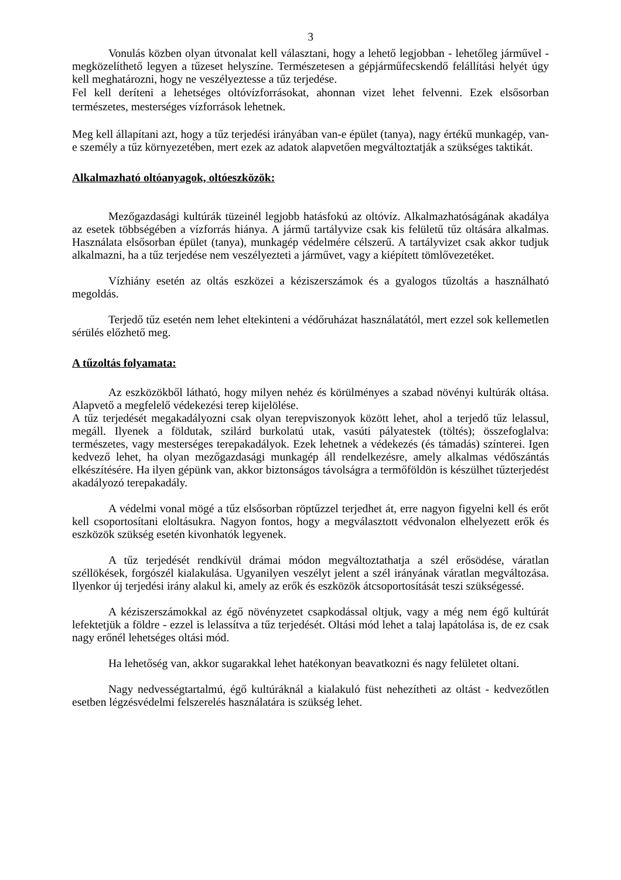3
Vonulás közben olyan útvonalat kell választani, hogy a lehető legjobban - lehetőleg járművel - megközelíthető legyen a tűzeset helyszíne. Természetesen a gépjárműfecskendő felállítási helyét úgy kell meghatározni, hogy ne veszélyeztesse a tűz terjedése.
Fel kell deríteni a lehetséges oltóvízforrásokat, ahonnan vizet lehet felvenni. Ezek elsősorban természetes, mesterséges vízforrások lehetnek.
Meg kell állapítani azt, hogy a tűz terjedési irányában van-e épület (tanya), nagy értékű munkagép, van-e személy a tűz környezetében, mert ezek az adatok alapvetően megváltoztatják a szükséges taktikát.
Alkalmazható oltóanyagok, oltóeszközök:
Mezőgazdasági kultúrák tüzeinél legjobb hatásfokú az oltóvíz. Alkalmazhatóságának akadálya az esetek többségében a vízforrás hiánya. A jármű tartályvize csak kis felületű tűz oltására alkalmas. Használata elsősorban épület (tanya), munkagép védelmére célszerű. A tartályvizet csak akkor tudjuk alkalmazni, ha a tűz terjedése nem veszélyezteti a járművet, vagy a kiépített tömlővezetéket.
Vízhiány esetén az oltás eszközei a kéziszerszámok és a gyalogos tűzoltás a használható megoldás.
Terjedő tűz esetén nem lehet eltekinteni a védőruházat használatától, mert ezzel sok kellemetlen sérülés előzhető meg.
A tűzoltás folyamata:
Az eszközökből látható, hogy milyen nehéz és körülményes a szabad növényi kultúrák oltása. Alapvető a megfelelő védekezési terep kijelölése.
A tűz terjedését megakadályozni csak olyan terepviszonyok között lehet, ahol a terjedő tűz lelassul, megáll. Ilyenek a földutak, szilárd burkolatú utak, vasúti pályatestek (töltés); összefoglalva: természetes, vagy mesterséges terepakadályok. Ezek lehetnek a védekezés (és támadás) színterei. Igen kedvező lehet, ha olyan mezőgazdasági munkagép áll rendelkezésre, amely alkalmas védőszántás elkészítésére. Ha ilyen gépünk van, akkor biztonságos távolságra a termőföldön is készülhet tűzterjedést akadályozó terepakadály.
A védelmi vonal mögé a tűz elsősorban röptűzzel terjedhet át, erre nagyon figyelni kell és erőt kell csoportosítani eloltásukra. Nagyon fontos, hogy a megválasztott védvonalon elhelyezett erők és eszközök szükség esetén kivonhatók legyenek.
A tűz terjedését rendkívül drámai módon megváltoztathatja a szél erősödése, váratlan széllökések, forgószél kialakulása. Ugyanilyen veszélyt jelent a szél irányának váratlan megváltozása. Ilyenkor új terjedési irány alakul ki, amely az erők és eszközök átcsoportosítását teszi szükségessé.
A kéziszerszámokkal az égő növényzetet csapkodással oltjuk, vagy a még nem égő kultúrát lefektetjük a földre - ezzel is lelassítva a tűz terjedését. Oltási mód lehet a talaj lapátolása is, de ez csak nagy erőnél lehetséges oltási mód.
Ha lehetőség van, akkor sugarakkal lehet hatékonyan beavatkozni és nagy felületet oltani.
Nagy nedvességtartalmú, égő kultúráknál a kialakuló füst nehezítheti az oltást - kedvezőtlen esetben légzésvédelmi felszerelés használatára is szükség lehet.